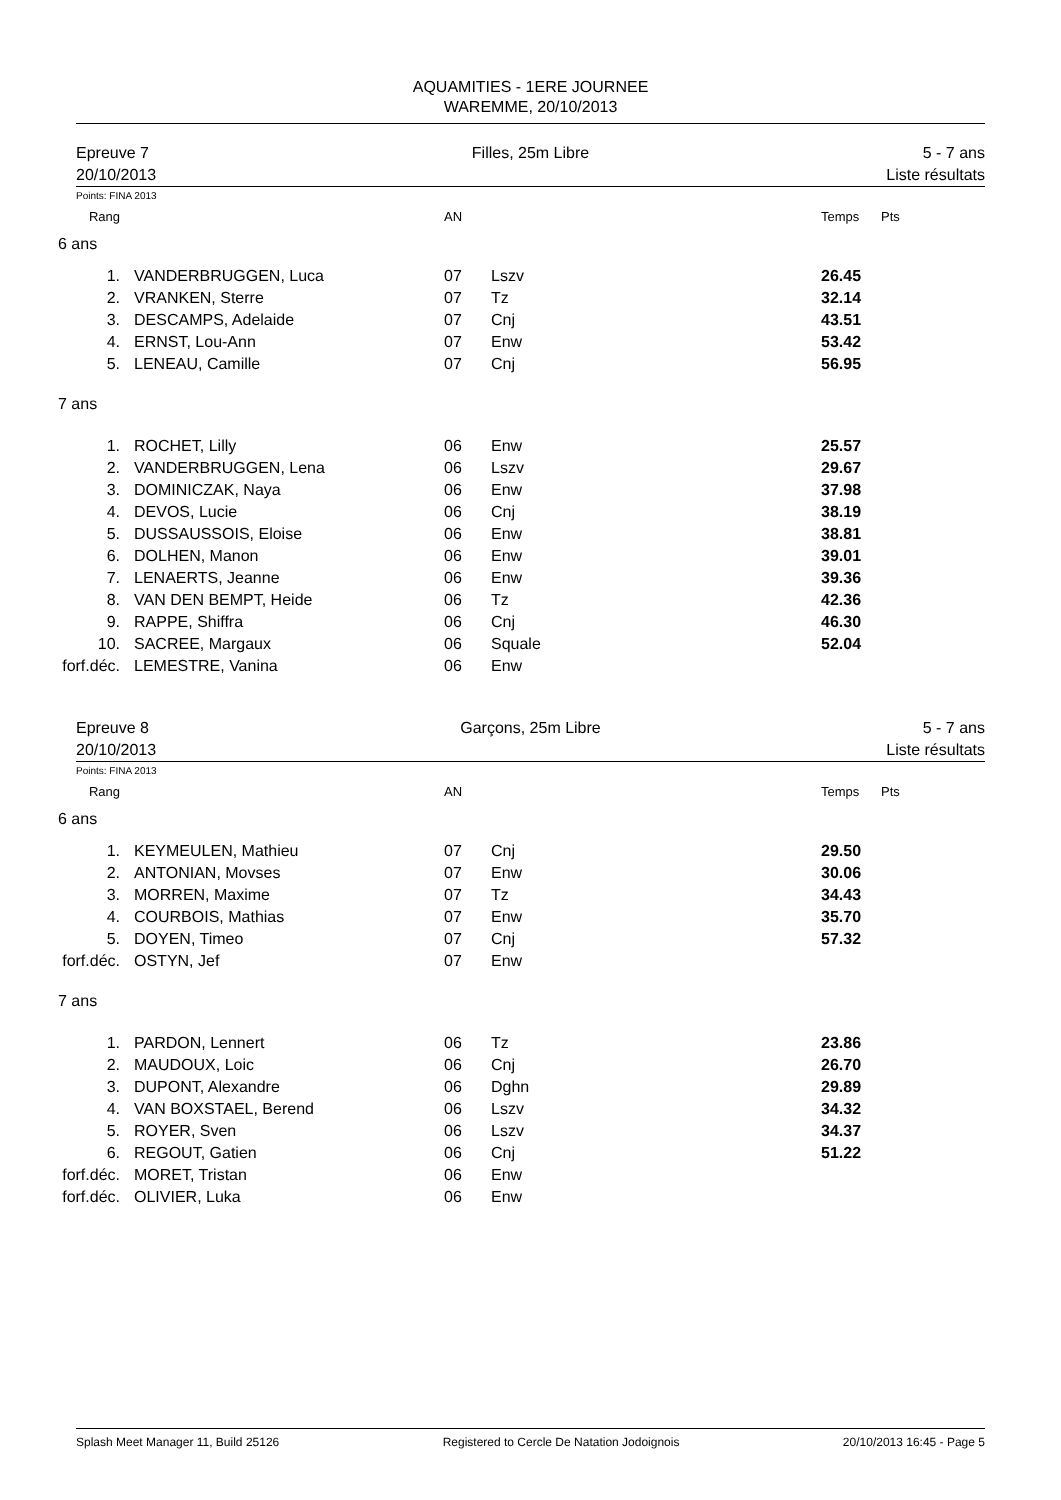AQUAMITIES - 1ERE JOURNEE
WAREMME, 20/10/2013
Epreuve 7
20/10/2013
Filles, 25m Libre 5 - 7 ans
Liste résultats
Points: FINA 2013
| Rang | | AN | | Temps | Pts |
| 6 ans | | | | | |
| 1. | VANDERBRUGGEN, Luca | 07 | Lszv | 26.45 | |
| 2. | VRANKEN, Sterre | 07 | Tz | 32.14 | |
| 3. | DESCAMPS, Adelaide | 07 | Cnj | 43.51 | |
| 4. | ERNST, Lou-Ann | 07 | Enw | 53.42 | |
| 5. | LENEAU, Camille | 07 | Cnj | 56.95 | |
| 7 ans | | | | | |
| 1. | ROCHET, Lilly | 06 | Enw | 25.57 | |
| 2. | VANDERBRUGGEN, Lena | 06 | Lszv | 29.67 | |
| 3. | DOMINICZAK, Naya | 06 | Enw | 37.98 | |
| 4. | DEVOS, Lucie | 06 | Cnj | 38.19 | |
| 5. | DUSSAUSSOIS, Eloise | 06 | Enw | 38.81 | |
| 6. | DOLHEN, Manon | 06 | Enw | 39.01 | |
| 7. | LENAERTS, Jeanne | 06 | Enw | 39.36 | |
| 8. | VAN DEN BEMPT, Heide | 06 | Tz | 42.36 | |
| 9. | RAPPE, Shiffra | 06 | Cnj | 46.30 | |
| 10. | SACREE, Margaux | 06 | Squale | 52.04 | |
| forf.déc. | LEMESTRE, Vanina | 06 | Enw | | |
Epreuve 8
20/10/2013
Garçons, 25m Libre 5 - 7 ans
Liste résultats
Points: FINA 2013
| Rang | | AN | | Temps | Pts |
| 6 ans | | | | | |
| 1. | KEYMEULEN, Mathieu | 07 | Cnj | 29.50 | |
| 2. | ANTONIAN, Movses | 07 | Enw | 30.06 | |
| 3. | MORREN, Maxime | 07 | Tz | 34.43 | |
| 4. | COURBOIS, Mathias | 07 | Enw | 35.70 | |
| 5. | DOYEN, Timeo | 07 | Cnj | 57.32 | |
| forf.déc. | OSTYN, Jef | 07 | Enw | | |
| 7 ans | | | | | |
| 1. | PARDON, Lennert | 06 | Tz | 23.86 | |
| 2. | MAUDOUX, Loic | 06 | Cnj | 26.70 | |
| 3. | DUPONT, Alexandre | 06 | Dghn | 29.89 | |
| 4. | VAN BOXSTAEL, Berend | 06 | Lszv | 34.32 | |
| 5. | ROYER, Sven | 06 | Lszv | 34.37 | |
| 6. | REGOUT, Gatien | 06 | Cnj | 51.22 | |
| forf.déc. | MORET, Tristan | 06 | Enw | | |
| forf.déc. | OLIVIER, Luka | 06 | Enw | | |
Splash Meet Manager 11, Build 25126 Registered to Cercle De Natation Jodoignois 20/10/2013 16:45 - Page 5